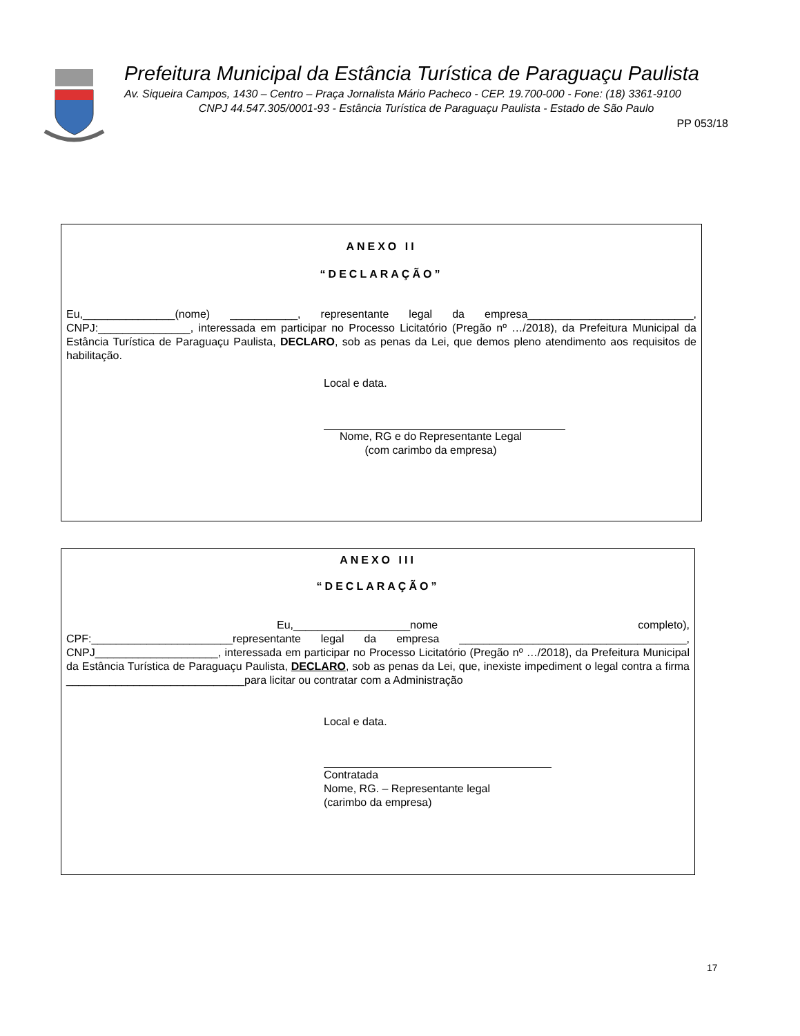Prefeitura Municipal da Estância Turística de Paraguaçu Paulista
Av. Siqueira Campos, 1430 – Centro – Praça Jornalista Mário Pacheco - CEP. 19.700-000 - Fone: (18) 3361-9100
CNPJ 44.547.305/0001-93 - Estância Turística de Paraguaçu Paulista - Estado de São Paulo
PP 053/18
ANEXO II
“DECLARAÇÃO”
Eu,_______________(nome) ___________, representante legal da empresa___________________________, CNPJ:_______________, interessada em participar no Processo Licitatório (Pregão nº …/2018), da Prefeitura Municipal da Estância Turística de Paraguaçu Paulista, DECLARO, sob as penas da Lei, que demos pleno atendimento aos requisitos de habilitação.
Local e data.
Nome, RG e do Representante Legal
(com carimbo da empresa)
ANEXO III
“DECLARAÇÃO”
Eu,___________________nome completo), CPF:_______________________representante legal da empresa _____________________________________, CNPJ____________________, interessada em participar no Processo Licitatório (Pregão nº …/2018), da Prefeitura Municipal da Estância Turística de Paraguaçu Paulista, DECLARO, sob as penas da Lei, que, inexiste impediment o legal contra a firma _____________________________para licitar ou contratar com a Administração
Local e data.
Contratada
Nome, RG. – Representante legal
(carimbo da empresa)
17